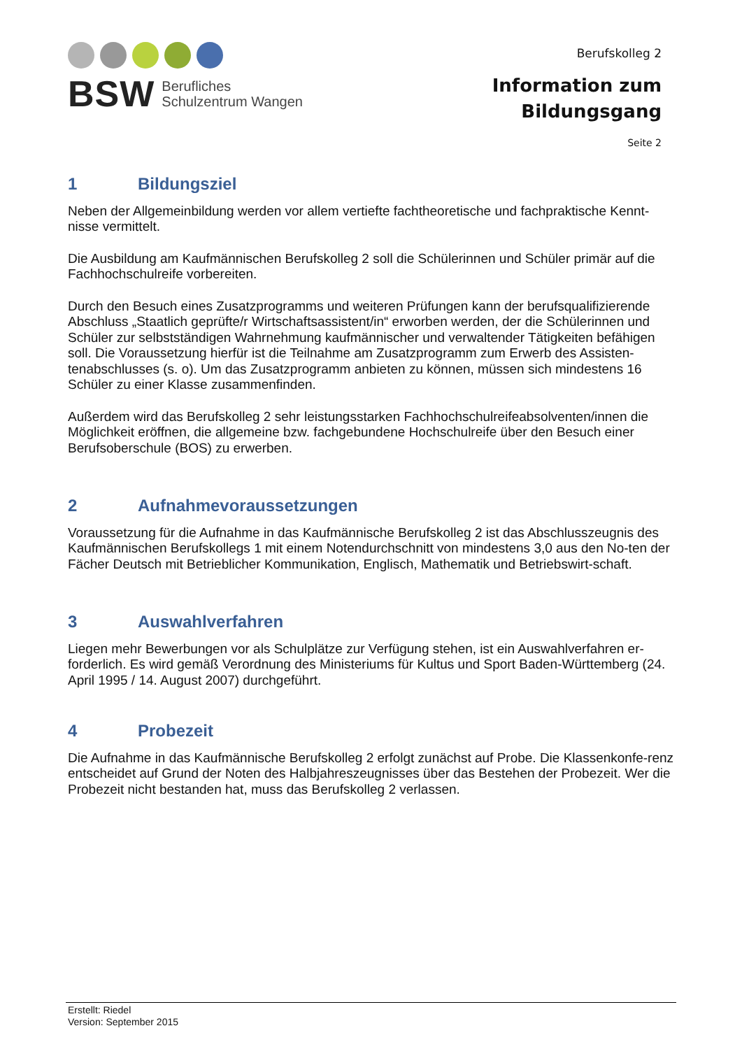BSW
Berufliches
Schulzentrum Wangen
Berufskolleg 2
Information zum
Bildungsgang
Seite 2
1 Bildungsziel
Neben der Allgemeinbildung werden vor allem vertiefte fachtheoretische und fachpraktische Kennt-nisse vermittelt.
Die Ausbildung am Kaufmännischen Berufskolleg 2 soll die Schülerinnen und Schüler primär auf die Fachhochschulreife vorbereiten.
Durch den Besuch eines Zusatzprogramms und weiteren Prüfungen kann der berufsqualifizierende Abschluss „Staatlich geprüfte/r Wirtschaftsassistent/in“ erworben werden, der die Schülerinnen und Schüler zur selbstständigen Wahrnehmung kaufmännischer und verwaltender Tätigkeiten befähigen soll. Die Voraussetzung hierfür ist die Teilnahme am Zusatzprogramm zum Erwerb des Assisten-tenabschlusses (s. o). Um das Zusatzprogramm anbieten zu können, müssen sich mindestens 16 Schüler zu einer Klasse zusammenfinden.
Außerdem wird das Berufskolleg 2 sehr leistungsstarken Fachhochschulreifeabsolventen/innen die Möglichkeit eröffnen, die allgemeine bzw. fachgebundene Hochschulreife über den Besuch einer Berufsoberschule (BOS) zu erwerben.
2 Aufnahmevoraussetzungen
Voraussetzung für die Aufnahme in das Kaufmännische Berufskolleg 2 ist das Abschlusszeugnis des Kaufmännischen Berufskollegs 1 mit einem Notendurchschnitt von mindestens 3,0 aus den No-ten der Fächer Deutsch mit Betrieblicher Kommunikation, Englisch, Mathematik und Betriebswirt-schaft.
3 Auswahlverfahren
Liegen mehr Bewerbungen vor als Schulplätze zur Verfügung stehen, ist ein Auswahlverfahren er-forderlich. Es wird gemäß Verordnung des Ministeriums für Kultus und Sport Baden-Württemberg (24. April 1995 / 14. August 2007) durchgeführt.
4 Probezeit
Die Aufnahme in das Kaufmännische Berufskolleg 2 erfolgt zunächst auf Probe. Die Klassenkonfe-renz entscheidet auf Grund der Noten des Halbjahreszeugnisses über das Bestehen der Probezeit. Wer die Probezeit nicht bestanden hat, muss das Berufskolleg 2 verlassen.
Erstellt: Riedel
Version: September 2015